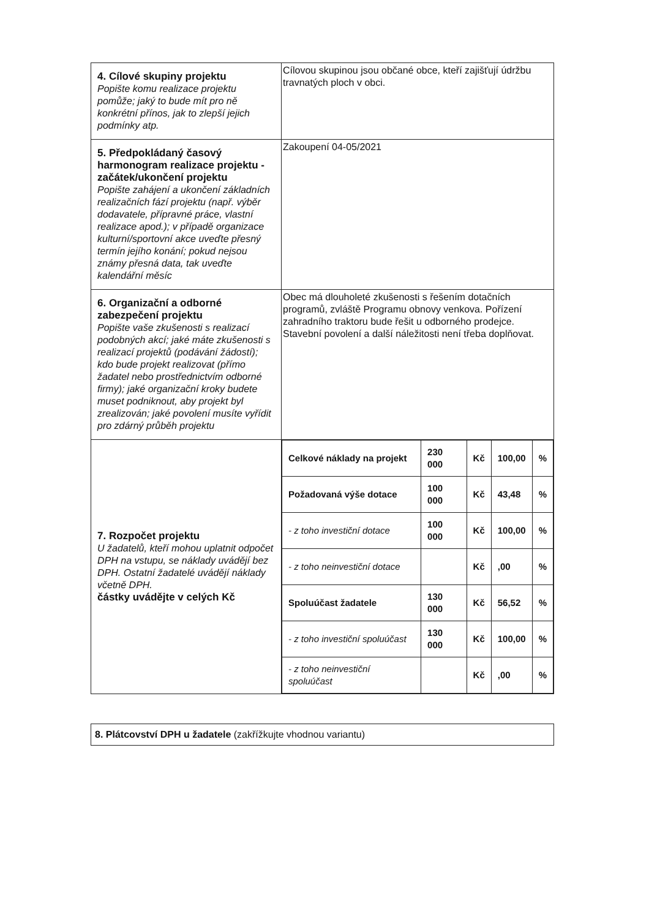| 4. Cílové skupiny projektu Popište komu realizace projektu pomůže; jaký to bude mít pro ně konkrétní přínos, jak to zlepší jejich podmínky atp. | Cílovou skupinou jsou občané obce, kteří zajišťují údržbu travnatých ploch v obci. |
| 5. Předpokládaný časový harmonogram realizace projektu - začátek/ukončení projektu Popište zahájení a ukončení základních realizačních fází projektu (např. výběr dodavatele, přípravné práce, vlastní realizace apod.); v případě organizace kulturní/sportovní akce uveďte přesný termín jejího konání; pokud nejsou známy přesná data, tak uveďte kalendářní měsíc | Zakoupení 04-05/2021 |
| 6. Organizační a odborné zabezpečení projektu Popište vaše zkušenosti s realizací podobných akcí; jaké máte zkušenosti s realizací projektů (podávání žádostí); kdo bude projekt realizovat (přímo žadatel nebo prostřednictvím odborné firmy); jaké organizační kroky budete muset podniknout, aby projekt byl zrealizován; jaké povolení musíte vyřídit pro zdárný průběh projektu | Obec má dlouholeté zkušenosti s řešením dotačních programů, zvláště Programu obnovy venkova. Pořízení zahradního traktoru bude řešit u odborného prodejce. Stavební povolení a další náležitosti není třeba doplňovat. |
| 7. Rozpočet projektu U žadatelů, kteří mohou uplatnit odpočet DPH na vstupu, se náklady uvádějí bez DPH. Ostatní žadatelé uvádějí náklady včetně DPH. částky uvádějte v celých Kč | / Celkové náklady na projekt / 230 000 / Kč / 100,00 / % / / Požadovaná výše dotace / 100 000 / Kč / 43,48 / % / / - z toho investiční dotace / 100 000 / Kč / 100,00 / % / / - z toho neinvestiční dotace / / Kč / ,00 / % / / Spoluúčast žadatele / 130 000 / Kč / 56,52 / % / / - z toho investiční spoluúčast / 130 000 / Kč / 100,00 / % / / - z toho neinvestiční spoluúčast / / Kč / ,00 / % / |
8. Plátcovství DPH u žadatele (zakřížkujte vhodnou variantu)